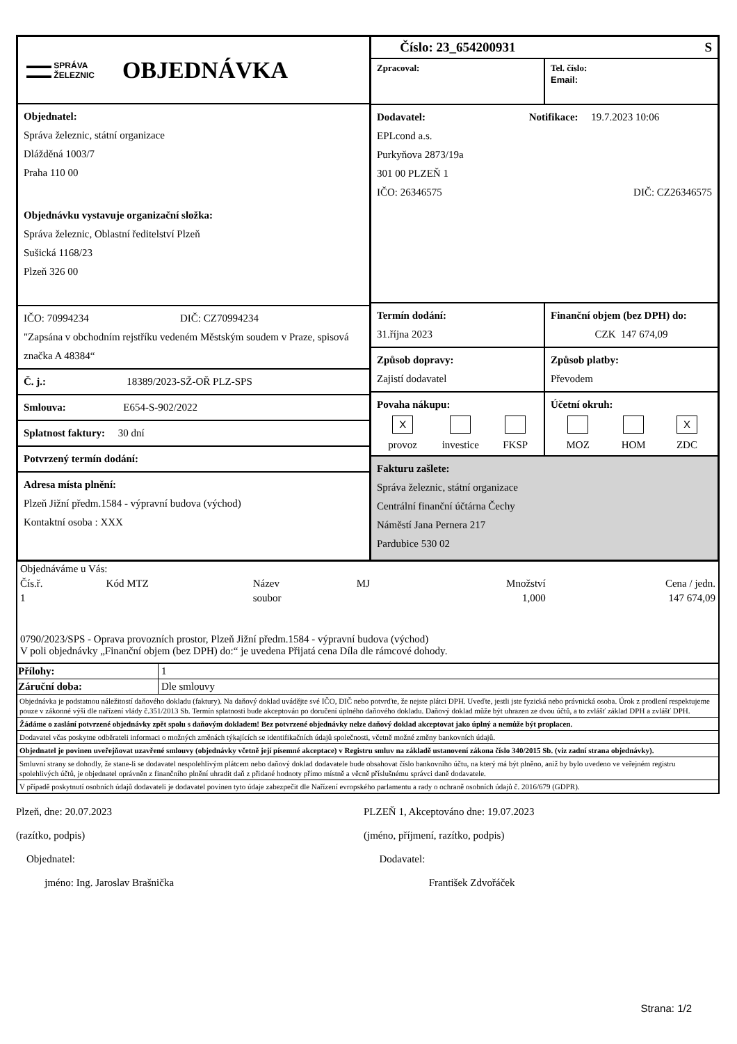▬▬▬ SPRÁVA
▬▬▬ ŽELEZNIC
OBJEDNÁVKA
Objednatel:
Správa železnic, státní organizace
Dlážděná 1003/7
Praha 110 00
Objednávku vystavuje organizační složka:
Správa železnic, Oblastní ředitelství Plzeň
Sušická 1168/23
Plzeň 326 00
IČO: 70994234 DIČ: CZ70994234
"Zapsána v obchodním rejstříku vedeném Městským soudem v Praze, spisová značka A 48384“
Č. j.: 18389/2023-SŽ-OŘ PLZ-SPS
Smlouva: E654-S-902/2022
Splatnost faktury: 30 dní
Potvrzený termín dodání:
Adresa místa plnění:
Plzeň Jižní předm.1584 - výpravní budova (východ)
Kontaktní osoba : XXX
Číslo: 23_654200931 S
Zpracoval: Tel. číslo:
Email:
Dodavatel: Notifikace: 19.7.2023 10:06
EPLcond a.s.
Purkyňova 2873/19a
301 00 PLZEŇ 1
IČO: 26346575 DIČ: CZ26346575
Termín dodání:
31.října 2023
Finanční objem (bez DPH) do:
CZK 147 674,09
Způsob dopravy:
Zajistí dodavatel
Způsob platby:
Převodem
Povaha nákupu:
| X | | |
| provoz | investice | FKSP |
Účetní okruh:
| | | X |
| MOZ | HOM | ZDC |
Fakturu zašlete:
Správa železnic, státní organizace
Centrální finanční účtárna Čechy
Náměstí Jana Pernera 217
Pardubice 530 02
| Objednáváme u Vás: | | | | | |
| Čís.ř. | Kód MTZ | Název | MJ | Množství | Cena / jedn. |
| 1 | | soubor | | 1,000 | 147 674,09 |
0790/2023/SPS - Oprava provozních prostor, Plzeň Jižní předm.1584 - výpravní budova (východ)
V poli objednávky „Finanční objem (bez DPH) do:“ je uvedena Přijatá cena Díla dle rámcové dohody.
| Přílohy: | 1 |
| Záruční doba: | Dle smlouvy |
Objednávka je podstatnou náležitostí daňového dokladu (faktury). Na daňový doklad uvádějte své IČO, DIČ nebo potvrďte, že nejste plátci DPH. Uveďte, jestli jste fyzická nebo právnická osoba. Úrok z prodlení respektujeme pouze v zákonné výši dle nařízení vlády č.351/2013 Sb. Termín splatnosti bude akceptován po doručení úplného daňového dokladu. Daňový doklad může být uhrazen ze dvou účtů, a to zvlášť základ DPH a zvlášť DPH.
Žádáme o zaslání potvrzené objednávky zpět spolu s daňovým dokladem! Bez potvrzené objednávky nelze daňový doklad akceptovat jako úplný a nemůže být proplacen.
Dodavatel včas poskytne odběrateli informaci o možných změnách týkajících se identifikačních údajů společnosti, včetně možné změny bankovních údajů.
Objednatel je povinen uveřejňovat uzavřené smlouvy (objednávky včetně její písemné akceptace) v Registru smluv na základě ustanovení zákona číslo 340/2015 Sb. (viz zadní strana objednávky).
Smluvní strany se dohodly, že stane-li se dodavatel nespolehlivým plátcem nebo daňový doklad dodavatele bude obsahovat číslo bankovního účtu, na který má být plněno, aniž by bylo uvedeno ve veřejném registru spolehlivých účtů, je objednatel oprávněn z finančního plnění uhradit daň z přidané hodnoty přímo místně a věcně příslušnému správci daně dodavatele.
V případě poskytnutí osobních údajů dodavateli je dodavatel povinen tyto údaje zabezpečit dle Nařízení evropského parlamentu a rady o ochraně osobních údajů č. 2016/679 (GDPR).
Plzeň, dne: 20.07.2023
(razítko, podpis)
Objednatel:
jméno: Ing. Jaroslav Brašnička
PLZEŇ 1, Akceptováno dne: 19.07.2023
(jméno, příjmení, razítko, podpis)
Dodavatel:
František Zdvořáček
Strana: 1/2